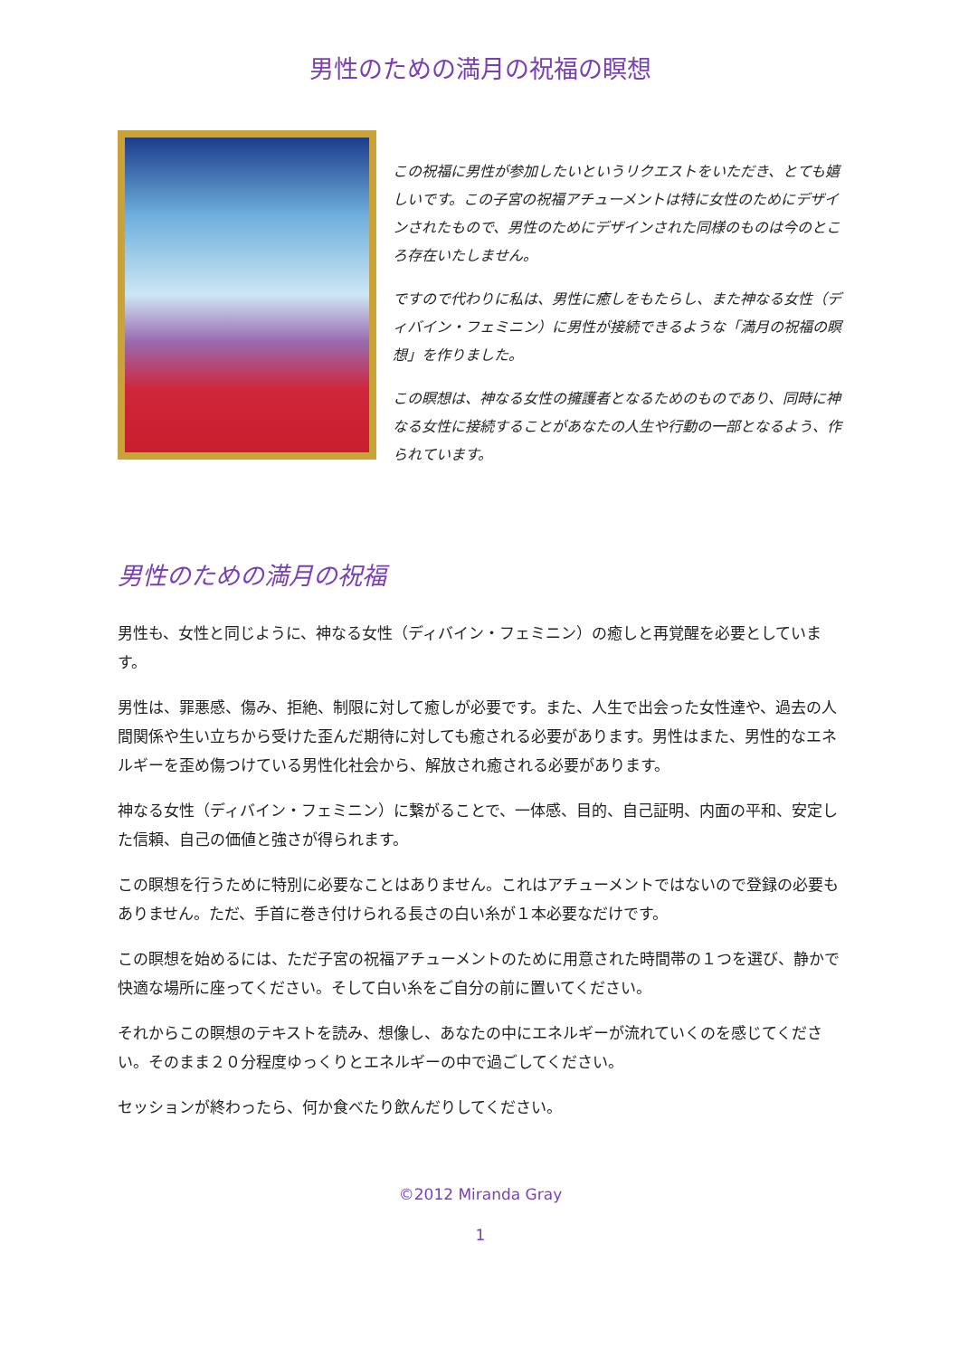男性のための満月の祝福の瞑想
この祝福に男性が参加したいというリクエストをいただき、とても嬉しいです。この子宮の祝福アチューメントは特に女性のためにデザインされたもので、男性のためにデザインされた同様のものは今のところ存在いたしません。
ですので代わりに私は、男性に癒しをもたらし、また神なる女性（ディバイン・フェミニン）に男性が接続できるような「満月の祝福の瞑想」を作りました。
この瞑想は、神なる女性の擁護者となるためのものであり、同時に神なる女性に接続することがあなたの人生や行動の一部となるよう、作られています。
男性のための満月の祝福
男性も、女性と同じように、神なる女性（ディバイン・フェミニン）の癒しと再覚醒を必要としています。
男性は、罪悪感、傷み、拒絶、制限に対して癒しが必要です。また、人生で出会った女性達や、過去の人間関係や生い立ちから受けた歪んだ期待に対しても癒される必要があります。男性はまた、男性的なエネルギーを歪め傷つけている男性化社会から、解放され癒される必要があります。
神なる女性（ディバイン・フェミニン）に繋がることで、一体感、目的、自己証明、内面の平和、安定した信頼、自己の価値と強さが得られます。
この瞑想を行うために特別に必要なことはありません。これはアチューメントではないので登録の必要もありません。ただ、手首に巻き付けられる長さの白い糸が１本必要なだけです。
この瞑想を始めるには、ただ子宮の祝福アチューメントのために用意された時間帯の１つを選び、静かで快適な場所に座ってください。そして白い糸をご自分の前に置いてください。
それからこの瞑想のテキストを読み、想像し、あなたの中にエネルギーが流れていくのを感じてください。そのまま２０分程度ゆっくりとエネルギーの中で過ごしてください。
セッションが終わったら、何か食べたり飲んだりしてください。
©2012 Miranda Gray
1